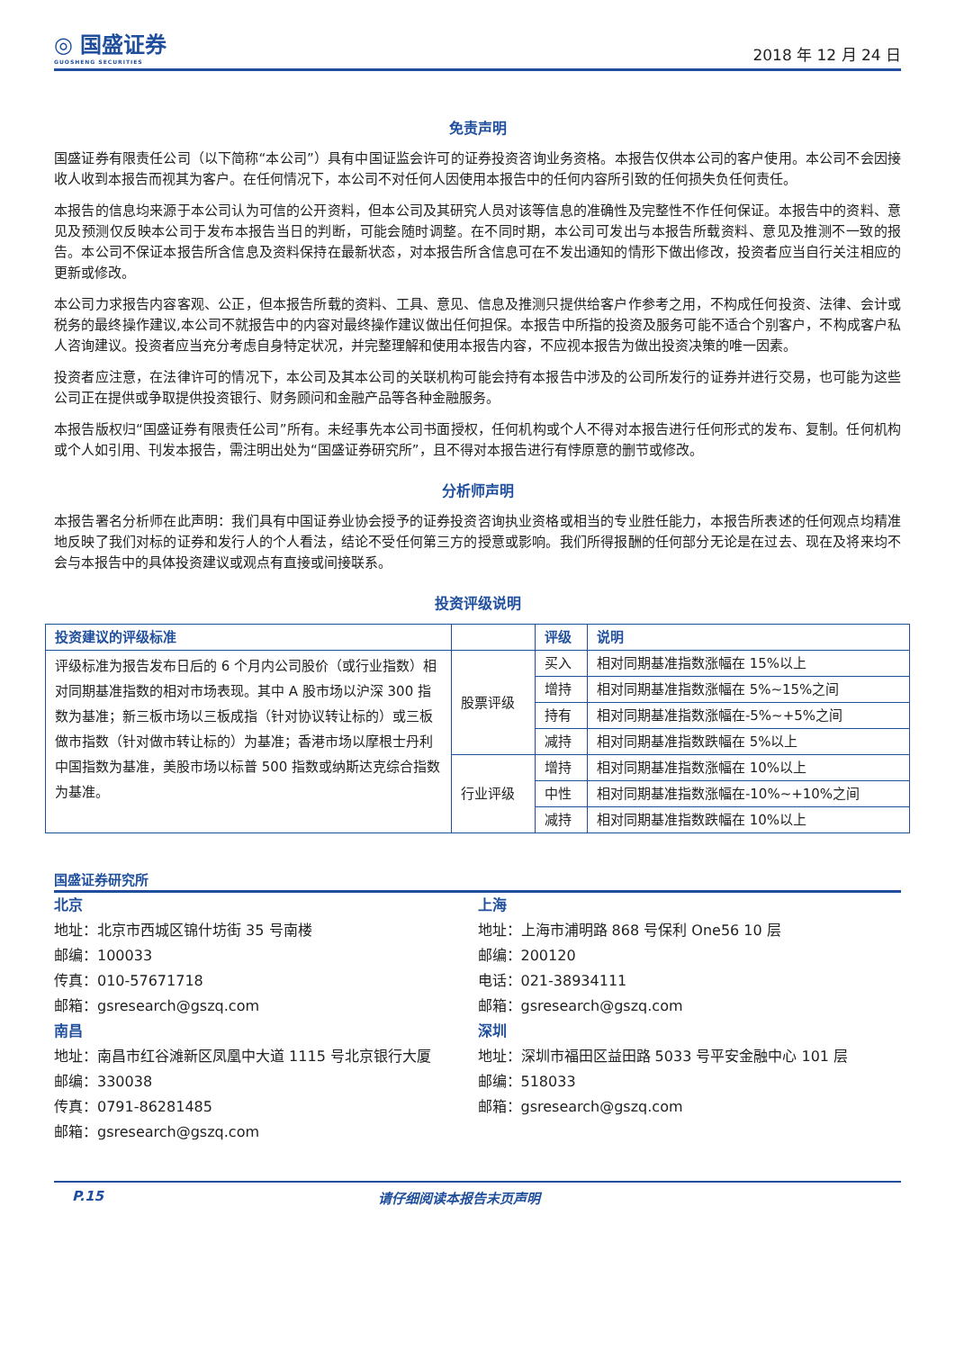◎ 国盛证券
GUOSHENG SECURITIES
2018 年 12 月 24 日
免责声明
国盛证券有限责任公司（以下简称“本公司”）具有中国证监会许可的证券投资咨询业务资格。本报告仅供本公司的客户使用。本公司不会因接收人收到本报告而视其为客户。在任何情况下，本公司不对任何人因使用本报告中的任何内容所引致的任何损失负任何责任。
本报告的信息均来源于本公司认为可信的公开资料，但本公司及其研究人员对该等信息的准确性及完整性不作任何保证。本报告中的资料、意见及预测仅反映本公司于发布本报告当日的判断，可能会随时调整。在不同时期，本公司可发出与本报告所载资料、意见及推测不一致的报告。本公司不保证本报告所含信息及资料保持在最新状态，对本报告所含信息可在不发出通知的情形下做出修改，投资者应当自行关注相应的更新或修改。
本公司力求报告内容客观、公正，但本报告所载的资料、工具、意见、信息及推测只提供给客户作参考之用，不构成任何投资、法律、会计或税务的最终操作建议,本公司不就报告中的内容对最终操作建议做出任何担保。本报告中所指的投资及服务可能不适合个别客户，不构成客户私人咨询建议。投资者应当充分考虑自身特定状况，并完整理解和使用本报告内容，不应视本报告为做出投资决策的唯一因素。
投资者应注意，在法律许可的情况下，本公司及其本公司的关联机构可能会持有本报告中涉及的公司所发行的证券并进行交易，也可能为这些公司正在提供或争取提供投资银行、财务顾问和金融产品等各种金融服务。
本报告版权归“国盛证券有限责任公司”所有。未经事先本公司书面授权，任何机构或个人不得对本报告进行任何形式的发布、复制。任何机构或个人如引用、刊发本报告，需注明出处为“国盛证券研究所”，且不得对本报告进行有悖原意的删节或修改。
分析师声明
本报告署名分析师在此声明：我们具有中国证券业协会授予的证券投资咨询执业资格或相当的专业胜任能力，本报告所表述的任何观点均精准地反映了我们对标的证券和发行人的个人看法，结论不受任何第三方的授意或影响。我们所得报酬的任何部分无论是在过去、现在及将来均不会与本报告中的具体投资建议或观点有直接或间接联系。
投资评级说明
| 投资建议的评级标准 | | 评级 | 说明 |
| --- | --- | --- | --- |
| 评级标准为报告发布日后的 6 个月内公司股价（或行业指数）相对同期基准指数的相对市场表现。其中 A 股市场以沪深 300 指数为基准；新三板市场以三板成指（针对协议转让标的）或三板做市指数（针对做市转让标的）为基准；香港市场以摩根士丹利中国指数为基准，美股市场以标普 500 指数或纳斯达克综合指数为基准。 | 股票评级 | 买入 | 相对同期基准指数涨幅在 15%以上 |
| | | 增持 | 相对同期基准指数涨幅在 5%~15%之间 |
| | | 持有 | 相对同期基准指数涨幅在-5%~+5%之间 |
| | | 减持 | 相对同期基准指数跌幅在 5%以上 |
| | 行业评级 | 增持 | 相对同期基准指数涨幅在 10%以上 |
| | | 中性 | 相对同期基准指数涨幅在-10%~+10%之间 |
| | | 减持 | 相对同期基准指数跌幅在 10%以上 |
国盛证券研究所
北京
地址：北京市西城区锦什坊街 35 号南楼
邮编：100033
传真：010-57671718
邮箱：gsresearch@gszq.com
南昌
地址：南昌市红谷滩新区凤凰中大道 1115 号北京银行大厦
邮编：330038
传真：0791-86281485
邮箱：gsresearch@gszq.com
上海
地址：上海市浦明路 868 号保利 One56 10 层
邮编：200120
电话：021-38934111
邮箱：gsresearch@gszq.com
深圳
地址：深圳市福田区益田路 5033 号平安金融中心 101 层
邮编：518033
邮箱：gsresearch@gszq.com
P.15 请仔细阅读本报告末页声明